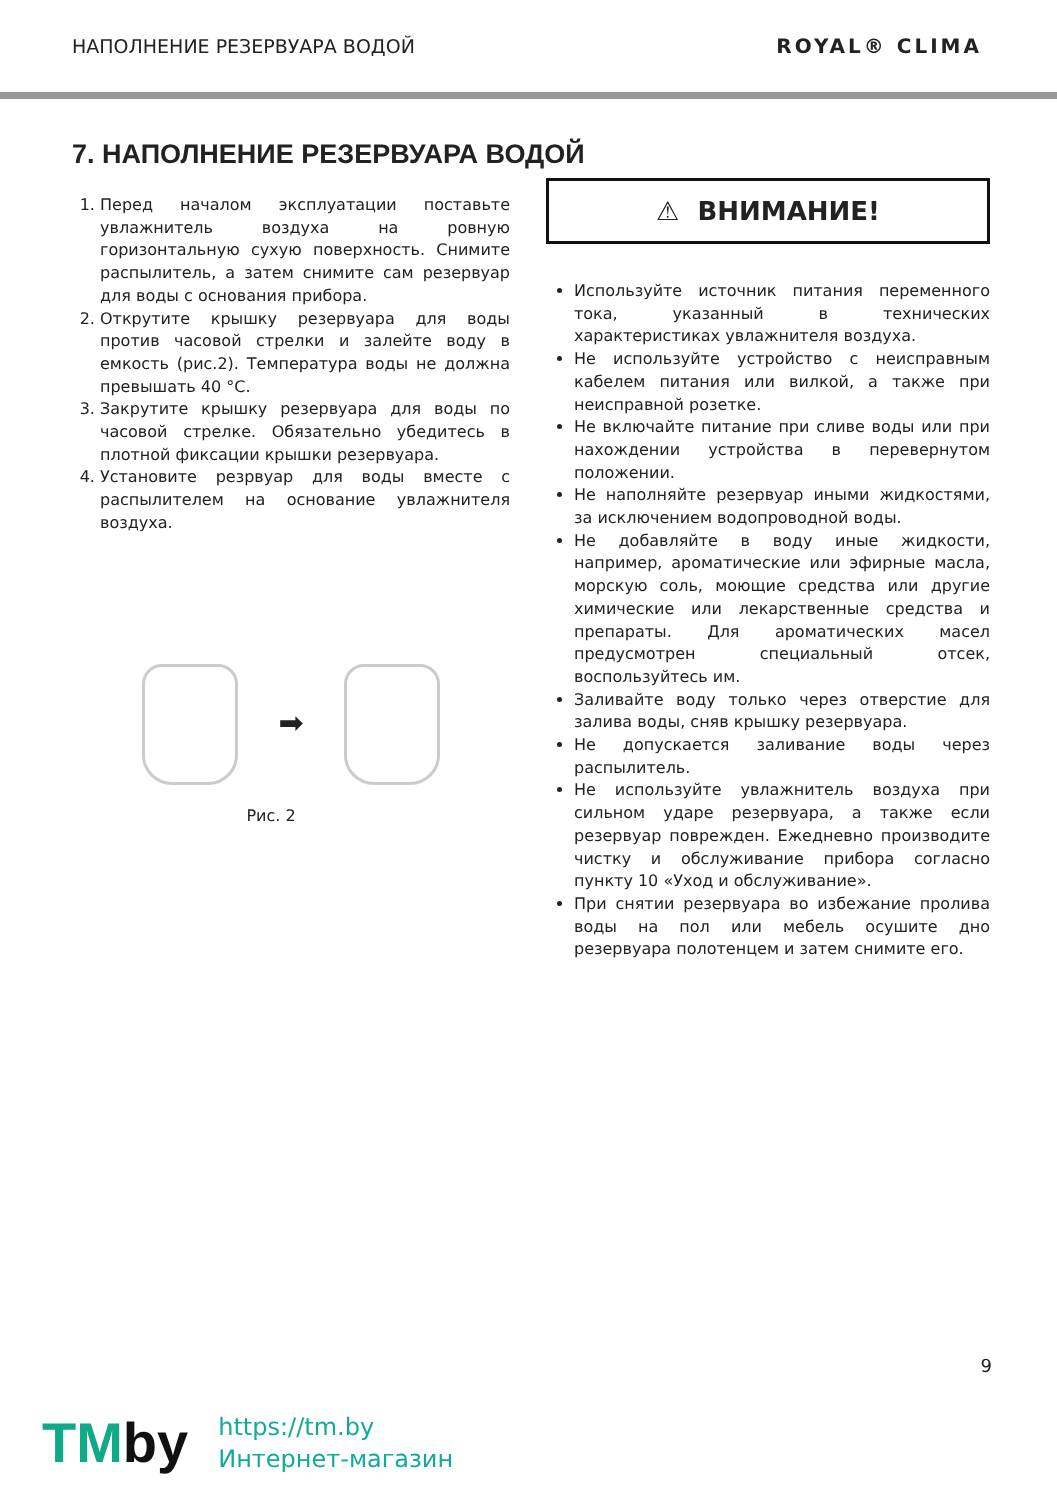НАПОЛНЕНИЕ РЕЗЕРВУАРА ВОДОЙ ROYAL® CLIMA
7. НАПОЛНЕНИЕ РЕЗЕРВУАРА ВОДОЙ
1. Перед началом эксплуатации поставьте увлажнитель воздуха на ровную горизонтальную сухую поверхность. Снимите распылитель, а затем снимите сам резервуар для воды с основания прибора.
2. Открутите крышку резервуара для воды против часовой стрелки и залейте воду в емкость (рис.2). Температура воды не должна превышать 40 °С.
3. Закрутите крышку резервуара для воды по часовой стрелке. Обязательно убедитесь в плотной фиксации крышки резервуара.
4. Установите резрвуар для воды вместе с распылителем на основание увлажнителя воздуха.
➡
Рис. 2
⚠ ВНИМАНИЕ!
Используйте источник питания переменного тока, указанный в технических характеристиках увлажнителя воздуха.
Не используйте устройство с неисправным кабелем питания или вилкой, а также при неисправной розетке.
Не включайте питание при сливе воды или при нахождении устройства в перевернутом положении.
Не наполняйте резервуар иными жидкостями, за исключением водопроводной воды.
Не добавляйте в воду иные жидкости, например, ароматические или эфирные масла, морскую соль, моющие средства или другие химические или лекарственные средства и препараты. Для ароматических масел предусмотрен специальный отсек, воспользуйтесь им.
Заливайте воду только через отверстие для залива воды, сняв крышку резервуара.
Не допускается заливание воды через распылитель.
Не используйте увлажнитель воздуха при сильном ударе резервуара, а также если резервуар поврежден. Ежедневно производите чистку и обслуживание прибора согласно пункту 10 «Уход и обслуживание».
При снятии резервуара во избежание пролива воды на пол или мебель осушите дно резервуара полотенцем и затем снимите его.
9
TMby
https://tm.by
Интернет-магазин